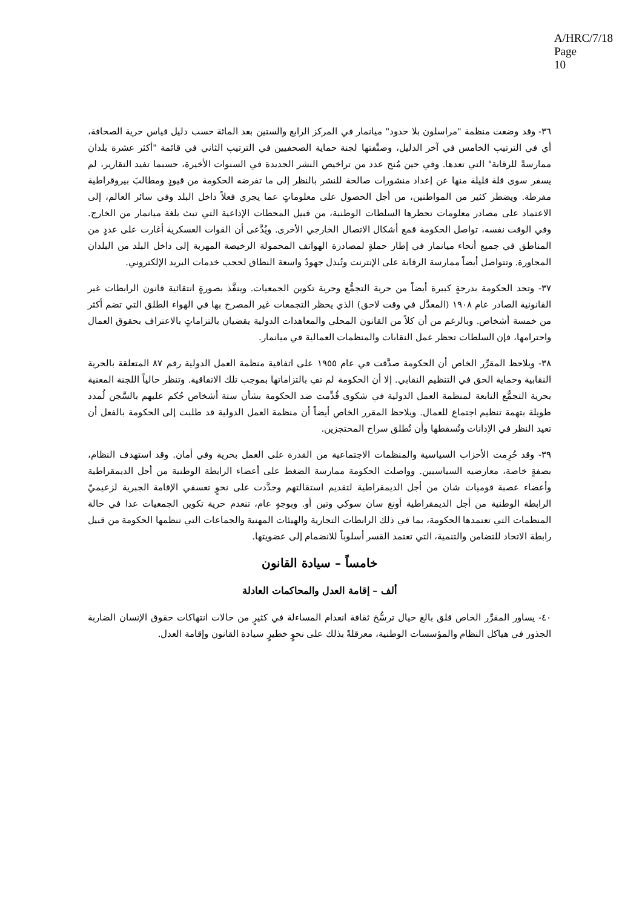A/HRC/7/18
Page 10
٣٦- وقد وضعت منظمة "مراسلون بلا حدود" ميانمار في المركز الرابع والستين بعد المائة حسب دليل قياس حرية الصحافة، أي في الترتيب الخامس في آخر الدليل، وصنَّفتها لجنة حماية الصحفيين في الترتيب الثاني في قائمة "أكثر عشرة بلدان ممارسةً للرقابة" التي تعدها. وفي حين مُنح عدد من تراخيص النشر الجديدة في السنوات الأخيرة، حسبما تفيد التقارير، لم يسفر سوى قلة قليلة منها عن إعداد منشورات صالحة للنشر بالنظر إلى ما تفرضه الحكومة من قيودٍ ومطالبَ بيروقراطية مفرطة. ويضطر كثير من المواطنين، من أجل الحصول على معلوماتٍ عما يجري فعلاً داخل البلد وفي سائر العالم، إلى الاعتماد على مصادر معلومات تحظرها السلطات الوطنية، من قبيل المحطات الإذاعية التي تبث بلغة ميانمار من الخارج. وفي الوقت نفسه، تواصل الحكومة قمع أشكال الاتصال الخارجي الأخرى. ويُدَّعى أن القوات العسكرية أغارت على عددٍ من المناطق في جميع أنحاء ميانمار في إطار حملةٍ لمصادرة الهواتف المحمولة الرخيصة المهربة إلى داخل البلد من البلدان المجاورة. وتتواصل أيضاً ممارسة الرقابة على الإنترنت وتُبذل جهودٌ واسعة النطاق لحجب خدمات البريد الإلكتروني.
٣٧- وتحد الحكومة بدرجةٍ كبيرة أيضاً من حرية التجمُّع وحرية تكوين الجمعيات. وينفَّذ بصورةٍ انتقائية قانون الرابطات غير القانونية الصادر عام ١٩٠٨ (المعدَّل في وقت لاحق) الذي يحظر التجمعات غير المصرح بها في الهواء الطلق التي تضم أكثر من خمسة أشخاص. وبالرغم من أن كلاً من القانون المحلي والمعاهدات الدولية يقضيان بالتزاماتٍ بالاعتراف بحقوق العمال واحترامها، فإن السلطات تحظر عمل النقابات والمنظمات العمالية في ميانمار.
٣٨- ويلاحظ المقرِّر الخاص أن الحكومة صدَّقت في عام ١٩٥٥ على اتفاقية منظمة العمل الدولية رقم ٨٧ المتعلقة بالحرية النقابية وحماية الحق في التنظيم النقابي. إلا أن الحكومة لم تفِ بالتزاماتها بموجب تلك الاتفاقية. وتنظر حالياً اللجنة المعنية بحرية التجمُّع التابعة لمنظمة العمل الدولية في شكوى قُدِّمت ضد الحكومة بشأن ستة أشخاص حُكم عليهم بالسَّجن لُمدد طويلة بتهمة تنظيم اجتماع للعمال. ويلاحظ المقرر الخاص أيضاً أن منظمة العمل الدولية قد طلبت إلى الحكومة بالفعل أن تعيد النظر في الإدانات وتُسقطها وأن تُطلق سراح المحتجزين.
٣٩- وقد حُرِمت الأحزاب السياسية والمنظمات الاجتماعية من القدرة على العمل بحرية وفي أمان. وقد استهدف النظام، بصفةٍ خاصة، معارضيه السياسيين. وواصلت الحكومة ممارسة الضغط على أعضاء الرابطة الوطنية من أجل الديمقراطية وأعضاء عصبة قوميات شان من أجل الديمقراطية لتقديم استقالتهم وجدَّدت على نحوٍ تعسفي الإقامة الجبرية لزعيميّ الرابطة الوطنية من أجل الديمقراطية أونغ سان سوكي وتين أو. وبوجهٍ عام، تنعدم حرية تكوين الجمعيات عدا في حالة المنظمات التي تعتمدها الحكومة، بما في ذلك الرابطات التجارية والهيئات المهنية والجماعات التي تنظمها الحكومة من قبيل رابطة الاتحاد للتضامن والتنمية، التي تعتمد القسر أسلوباً للانضمام إلى عضويتها.
خامساً – سيادة القانون
ألف – إقامة العدل والمحاكمات العادلة
٤٠- يساور المقرِّر الخاص قلق بالغ حيال ترسُّخ ثقافة انعدام المساءلة في كثيرٍ من حالات انتهاكات حقوق الإنسان الضاربة الجذور في هياكل النظام والمؤسسات الوطنية، معرقلةً بذلك على نحوٍ خطيرٍ سيادة القانون وإقامة العدل.